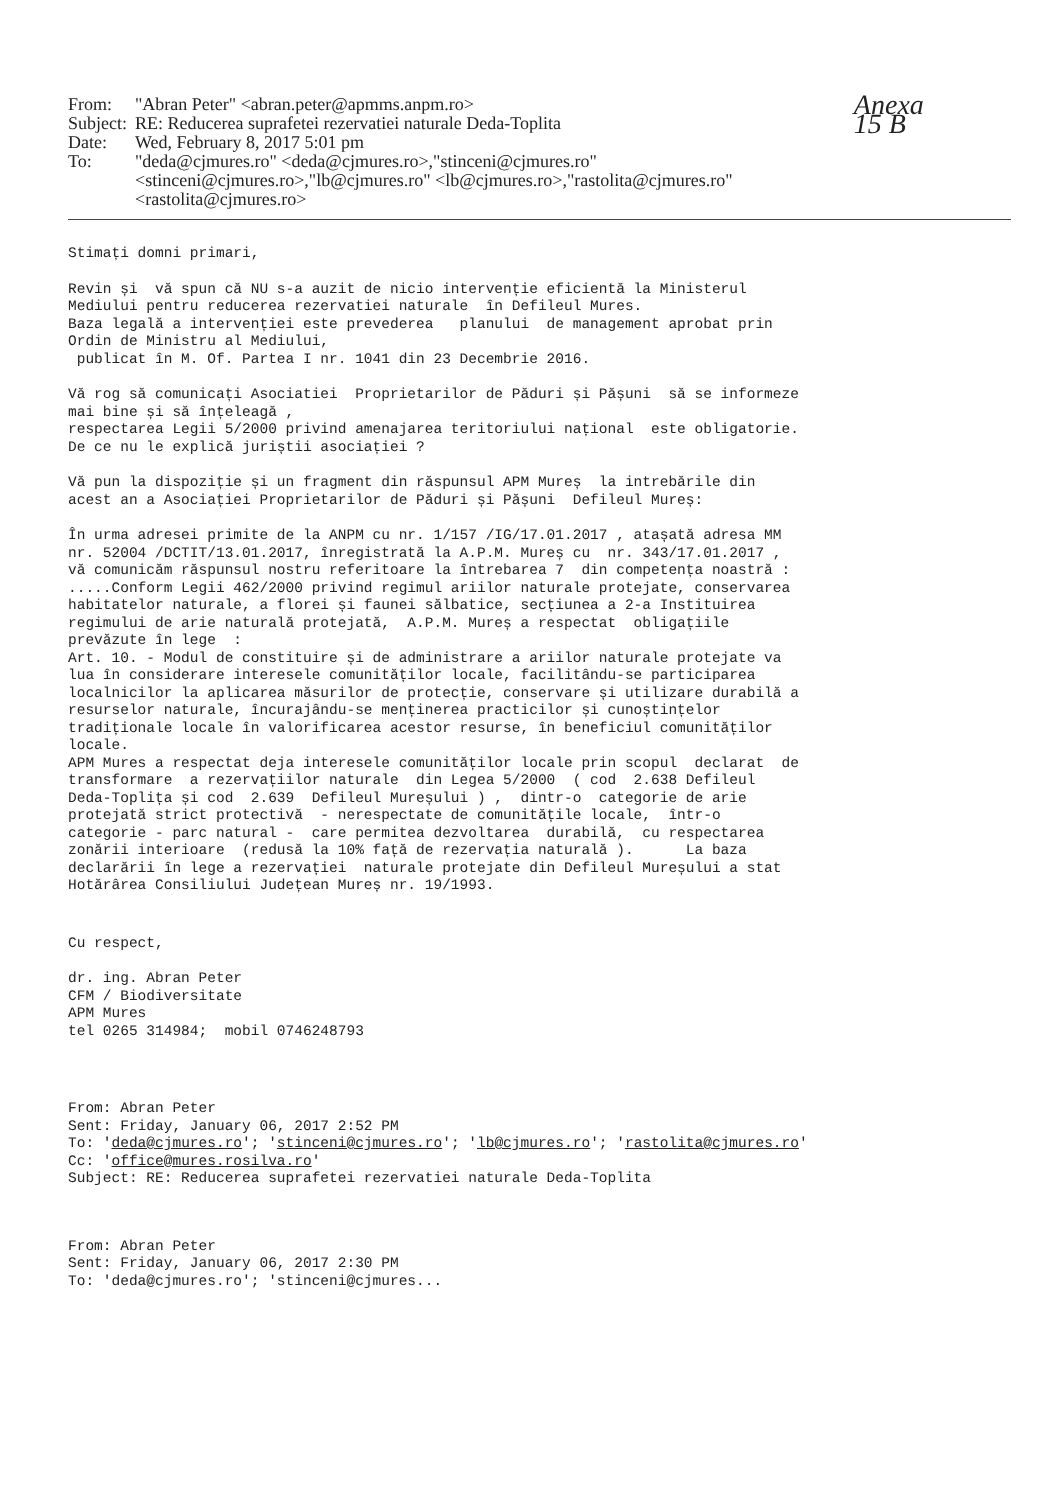| From: | "Abran Peter" <abran.peter@apmms.anpm.ro> |
| Subject: | RE: Reducerea suprafetei rezervatiei naturale Deda-Toplita |
| Date: | Wed, February 8, 2017 5:01 pm |
| To: | "deda@cjmures.ro" <deda@cjmures.ro>,"stinceni@cjmures.ro" <stinceni@cjmures.ro>,"lb@cjmures.ro" <lb@cjmures.ro>,"rastolita@cjmures.ro" <rastolita@cjmures.ro> |
Anexa 15 B
Stimați domni primari,
Revin și vă spun că NU s-a auzit de nicio intervenție eficientă la Ministerul Mediului pentru reducerea rezervatiei naturale în Defileul Mures. Baza legală a intervenției este prevederea planului de management aprobat prin Ordin de Ministru al Mediului, publicat în M. Of. Partea I nr. 1041 din 23 Decembrie 2016.
Vă rog să comunicați Asociatiei Proprietarilor de Păduri și Pășuni să se informeze mai bine și să înțeleagă , respectarea Legii 5/2000 privind amenajarea teritoriului național este obligatorie. De ce nu le explică juriștii asociației ?
Vă pun la dispoziție și un fragment din răspunsul APM Mureș la intrebările din acest an a Asociației Proprietarilor de Păduri și Pășuni Defileul Mureș:
În urma adresei primite de la ANPM cu nr. 1/157 /IG/17.01.2017 , atașată adresa MM nr. 52004 /DCTIT/13.01.2017, înregistrată la A.P.M. Mureș cu nr. 343/17.01.2017 , vă comunicăm răspunsul nostru referitoare la întrebarea 7 din competența noastră : .....Conform Legii 462/2000 privind regimul ariilor naturale protejate, conservarea habitatelor naturale, a florei și faunei sălbatice, secțiunea a 2-a Instituirea regimului de arie naturală protejată, A.P.M. Mureș a respectat obligațiile prevăzute în lege : Art. 10. - Modul de constituire și de administrare a ariilor naturale protejate va lua în considerare interesele comunităților locale, facilitându-se participarea localnicilor la aplicarea măsurilor de protecție, conservare și utilizare durabilă a resurselor naturale, încurajându-se menținerea practicilor și cunoștințelor tradiționale locale în valorificarea acestor resurse, în beneficiul comunităților locale. APM Mures a respectat deja interesele comunităților locale prin scopul declarat de transformare a rezervațiilor naturale din Legea 5/2000 ( cod 2.638 Defileul Deda-Toplița și cod 2.639 Defileul Mureșului ) , dintr-o categorie de arie protejată strict protectivă - nerespectate de comunitățile locale, într-o categorie - parc natural - care permitea dezvoltarea durabilă, cu respectarea zonării interioare (redusă la 10% față de rezervația naturală ). La baza declarării în lege a rezervației naturale protejate din Defileul Mureșului a stat Hotărârea Consiliului Județean Mureș nr. 19/1993.
Cu respect,
dr. ing. Abran Peter CFM / Biodiversitate APM Mures tel 0265 314984; mobil 0746248793
From: Abran Peter Sent: Friday, January 06, 2017 2:52 PM To: 'deda@cjmures.ro'; 'stinceni@cjmures.ro'; 'lb@cjmures.ro'; 'rastolita@cjmures.ro' Cc: 'office@mures.rosilva.ro' Subject: RE: Reducerea suprafetei rezervatiei naturale Deda-Toplita
From: Abran Peter Sent: Friday, January 06, 2017 2:30 PM To: 'deda@cjmures.ro'; 'stinceni@cjmures...